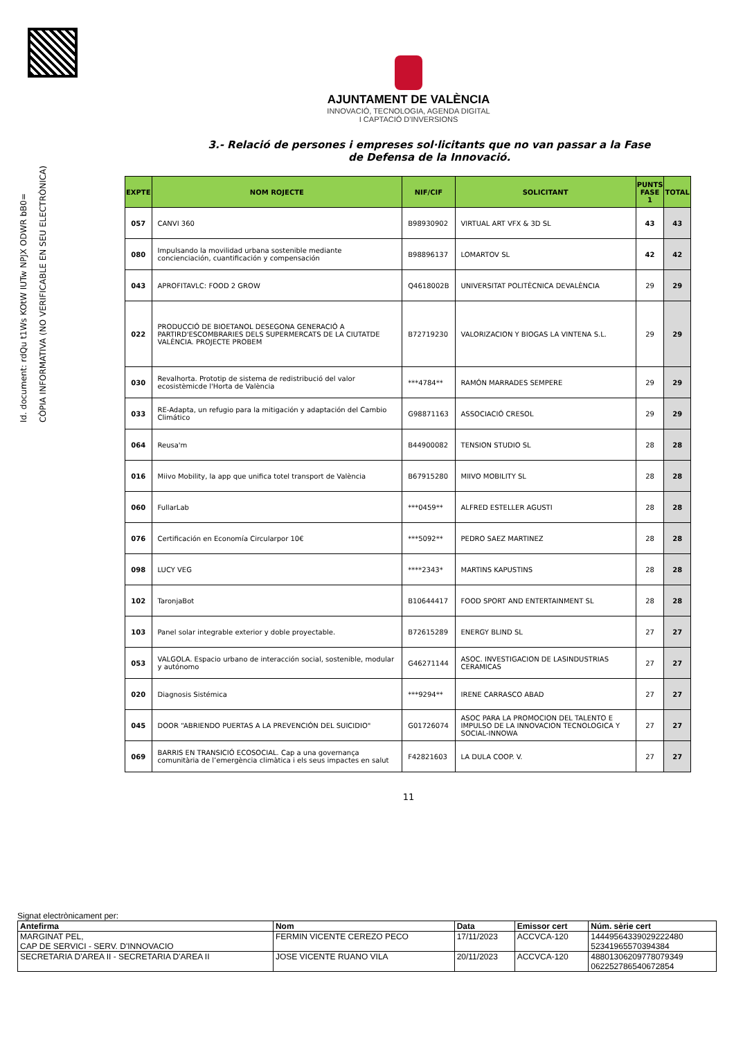Id. document: rdQu t1Ws KOtW IUTw NPJX ODWR bB0=
CÒPIA INFORMATIVA (NO VERIFICABLE EN SEU ELECTRÒNICA)
AJUNTAMENT DE VALÈNCIA
INNOVACIÓ, TECNOLOGIA, AGENDA DIGITAL
I CAPTACIÓ D'INVERSIONS
3.- Relació de persones i empreses sol·licitants que no van passar a la Fase de Defensa de la Innovació.
| EXPTE | NOM ROJECTE | NIF/CIF | SOLICITANT | PUNTS FASE 1 | TOTAL |
| --- | --- | --- | --- | --- | --- |
| 057 | CANVI 360 | B98930902 | VIRTUAL ART VFX & 3D SL | 43 | 43 |
| 080 | Impulsando la movilidad urbana sostenible mediante concienciación, cuantificación y compensación | B98896137 | LOMARTOV SL | 42 | 42 |
| 043 | APROFITAVLC: FOOD 2 GROW | Q4618002B | UNIVERSITAT POLITÈCNICA DEVALÈNCIA | 29 | 29 |
| 022 | PRODUCCIÓ DE BIOETANOL DESEGONA GENERACIÓ A PARTIRD'ESCOMBRARIES DELS SUPERMERCATS DE LA CIUTATDE VALÈNCIA. PROJECTE PROBEM | B72719230 | VALORIZACION Y BIOGAS LA VINTENA S.L. | 29 | 29 |
| 030 | Revalhorta. Prototip de sistema de redistribució del valor ecosistèmicde l'Horta de València | ***4784** | RAMÓN MARRADES SEMPERE | 29 | 29 |
| 033 | RE-Adapta, un refugio para la mitigación y adaptación del Cambio Climático | G98871163 | ASSOCIACIÓ CRESOL | 29 | 29 |
| 064 | Reusa'm | B44900082 | TENSION STUDIO SL | 28 | 28 |
| 016 | Miivo Mobility, la app que unifica totel transport de València | B67915280 | MIIVO MOBILITY SL | 28 | 28 |
| 060 | FullarLab | ***0459** | ALFRED ESTELLER AGUSTI | 28 | 28 |
| 076 | Certificación en Economía Circularpor 10€ | ***5092** | PEDRO SAEZ MARTINEZ | 28 | 28 |
| 098 | LUCY VEG | ****2343* | MARTINS KAPUSTINS | 28 | 28 |
| 102 | TaronjaBot | B10644417 | FOOD SPORT AND ENTERTAINMENT SL | 28 | 28 |
| 103 | Panel solar integrable exterior y doble proyectable. | B72615289 | ENERGY BLIND SL | 27 | 27 |
| 053 | VALGOLA. Espacio urbano de interacción social, sostenible, modular y autónomo | G46271144 | ASOC. INVESTIGACION DE LASINDUSTRIAS CERAMICAS | 27 | 27 |
| 020 | Diagnosis Sistémica | ***9294** | IRENE CARRASCO ABAD | 27 | 27 |
| 045 | DOOR “ABRIENDO PUERTAS A LA PREVENCIÓN DEL SUICIDIO" | G01726074 | ASOC PARA LA PROMOCION DEL TALENTO E IMPULSO DE LA INNOVACION TECNOLOGICA Y SOCIAL-INNOWA | 27 | 27 |
| 069 | BARRIS EN TRANSICIÓ ECOSOCIAL. Cap a una governança comunitària de l’emergència climàtica i els seus impactes en salut | F42821603 | LA DULA COOP. V. | 27 | 27 |
11
Signat electrònicament per:
| Antefirma | Nom | Data | Emissor cert | Núm. sèrie cert |
| --- | --- | --- | --- | --- |
| MARGINAT PEL, CAP DE SERVICI - SERV. D'INNOVACIO | FERMIN VICENTE CEREZO PECO | 17/11/2023 | ACCVCA-120 | 14449564339029222480 52341965570394384 |
| SECRETARIA D'AREA II - SECRETARIA D'AREA II | JOSE VICENTE RUANO VILA | 20/11/2023 | ACCVCA-120 | 48801306209778079349 062252786540672854 |